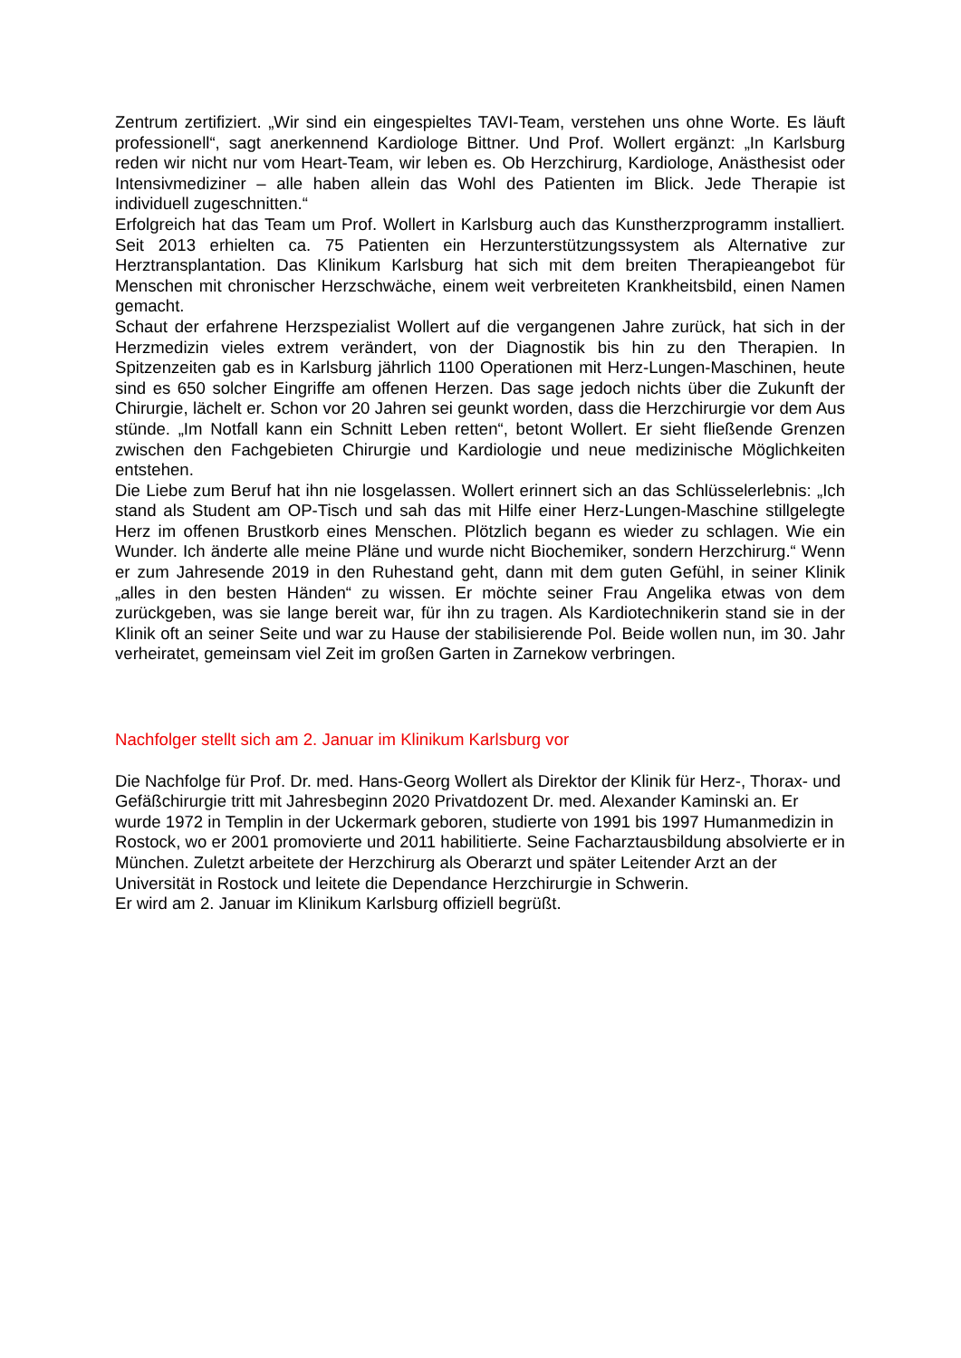Zentrum zertifiziert. „Wir sind ein eingespieltes TAVI-Team, verstehen uns ohne Worte. Es läuft professionell“, sagt anerkennend Kardiologe Bittner. Und Prof. Wollert ergänzt: „In Karlsburg reden wir nicht nur vom Heart-Team, wir leben es. Ob Herzchirurg, Kardiologe, Anästhesist oder Intensivmediziner – alle haben allein das Wohl des Patienten im Blick. Jede Therapie ist individuell zugeschnitten.“
Erfolgreich hat das Team um Prof. Wollert in Karlsburg auch das Kunstherzprogramm installiert. Seit 2013 erhielten ca. 75 Patienten ein Herzunterstützungssystem als Alternative zur Herztransplantation. Das Klinikum Karlsburg hat sich mit dem breiten Therapieangebot für Menschen mit chronischer Herzschwäche, einem weit verbreiteten Krankheitsbild, einen Namen gemacht.
Schaut der erfahrene Herzspezialist Wollert auf die vergangenen Jahre zurück, hat sich in der Herzmedizin vieles extrem verändert, von der Diagnostik bis hin zu den Therapien. In Spitzenzeiten gab es in Karlsburg jährlich 1100 Operationen mit Herz-Lungen-Maschinen, heute sind es 650 solcher Eingriffe am offenen Herzen. Das sage jedoch nichts über die Zukunft der Chirurgie, lächelt er. Schon vor 20 Jahren sei geunkt worden, dass die Herzchirurgie vor dem Aus stünde. „Im Notfall kann ein Schnitt Leben retten“, betont Wollert. Er sieht fließende Grenzen zwischen den Fachgebieten Chirurgie und Kardiologie und neue medizinische Möglichkeiten entstehen.
Die Liebe zum Beruf hat ihn nie losgelassen. Wollert erinnert sich an das Schlüsselerlebnis: „Ich stand als Student am OP-Tisch und sah das mit Hilfe einer Herz-Lungen-Maschine stillgelegte Herz im offenen Brustkorb eines Menschen. Plötzlich begann es wieder zu schlagen. Wie ein Wunder. Ich änderte alle meine Pläne und wurde nicht Biochemiker, sondern Herzchirurg.“ Wenn er zum Jahresende 2019 in den Ruhestand geht, dann mit dem guten Gefühl, in seiner Klinik „alles in den besten Händen“ zu wissen. Er möchte seiner Frau Angelika etwas von dem zurückgeben, was sie lange bereit war, für ihn zu tragen. Als Kardiotechnikerin stand sie in der Klinik oft an seiner Seite und war zu Hause der stabilisierende Pol. Beide wollen nun, im 30. Jahr verheiratet, gemeinsam viel Zeit im großen Garten in Zarnekow verbringen.
Nachfolger stellt sich am 2. Januar im Klinikum Karlsburg vor
Die Nachfolge für Prof. Dr. med. Hans-Georg Wollert als Direktor der Klinik für Herz-, Thorax- und Gefäßchirurgie tritt mit Jahresbeginn 2020 Privatdozent Dr. med. Alexander Kaminski an. Er wurde 1972 in Templin in der Uckermark geboren, studierte von 1991 bis 1997 Humanmedizin in Rostock, wo er 2001 promovierte und 2011 habilitierte. Seine Facharztausbildung absolvierte er in München. Zuletzt arbeitete der Herzchirurg als Oberarzt und später Leitender Arzt an der Universität in Rostock und leitete die Dependance Herzchirurgie in Schwerin.
Er wird am 2. Januar im Klinikum Karlsburg offiziell begrüßt.